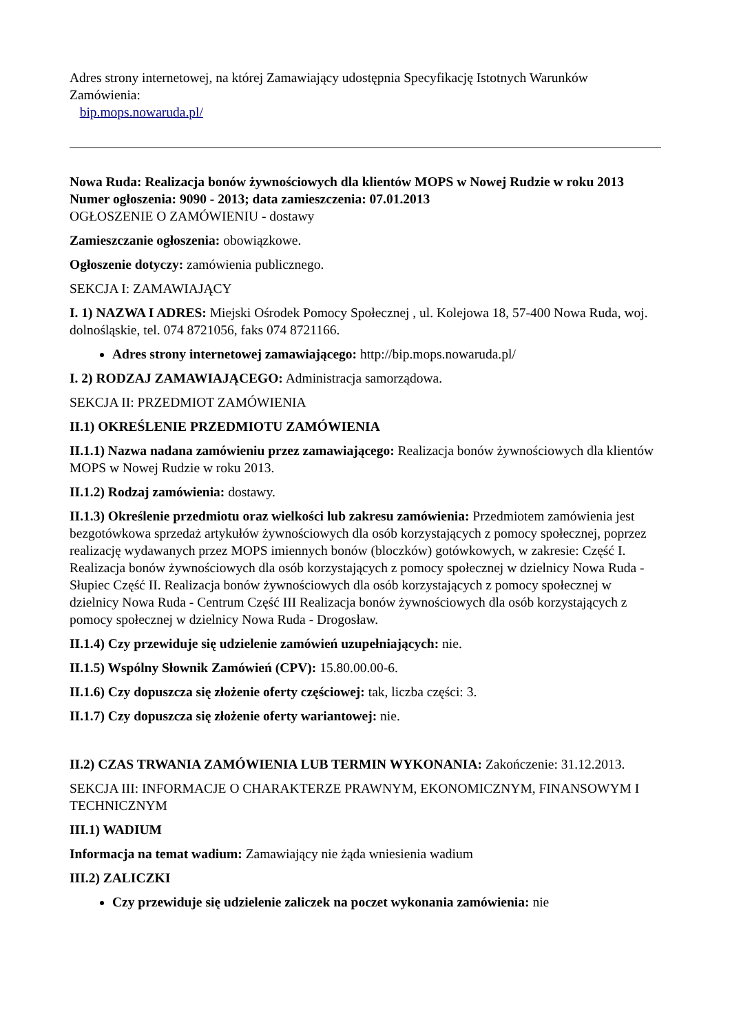Adres strony internetowej, na której Zamawiający udostępnia Specyfikację Istotnych Warunków Zamówienia:
bip.mops.nowaruda.pl/
Nowa Ruda: Realizacja bonów żywnościowych dla klientów MOPS w Nowej Rudzie w roku 2013
Numer ogłoszenia: 9090 - 2013; data zamieszczenia: 07.01.2013
OGŁOSZENIE O ZAMÓWIENIU - dostawy
Zamieszczanie ogłoszenia: obowiązkowe.
Ogłoszenie dotyczy: zamówienia publicznego.
SEKCJA I: ZAMAWIAJĄCY
I. 1) NAZWA I ADRES: Miejski Ośrodek Pomocy Społecznej , ul. Kolejowa 18, 57-400 Nowa Ruda, woj. dolnośląskie, tel. 074 8721056, faks 074 8721166.
Adres strony internetowej zamawiającego: http://bip.mops.nowaruda.pl/
I. 2) RODZAJ ZAMAWIAJĄCEGO: Administracja samorządowa.
SEKCJA II: PRZEDMIOT ZAMÓWIENIA
II.1) OKREŚLENIE PRZEDMIOTU ZAMÓWIENIA
II.1.1) Nazwa nadana zamówieniu przez zamawiającego: Realizacja bonów żywnościowych dla klientów MOPS w Nowej Rudzie w roku 2013.
II.1.2) Rodzaj zamówienia: dostawy.
II.1.3) Określenie przedmiotu oraz wielkości lub zakresu zamówienia: Przedmiotem zamówienia jest bezgotówkowa sprzedaż artykułów żywnościowych dla osób korzystających z pomocy społecznej, poprzez realizację wydawanych przez MOPS imiennych bonów (bloczków) gotówkowych, w zakresie: Część I. Realizacja bonów żywnościowych dla osób korzystających z pomocy społecznej w dzielnicy Nowa Ruda - Słupiec Część II. Realizacja bonów żywnościowych dla osób korzystających z pomocy społecznej w dzielnicy Nowa Ruda - Centrum Część III Realizacja bonów żywnościowych dla osób korzystających z pomocy społecznej w dzielnicy Nowa Ruda - Drogosław.
II.1.4) Czy przewiduje się udzielenie zamówień uzupełniających: nie.
II.1.5) Wspólny Słownik Zamówień (CPV): 15.80.00.00-6.
II.1.6) Czy dopuszcza się złożenie oferty częściowej: tak, liczba części: 3.
II.1.7) Czy dopuszcza się złożenie oferty wariantowej: nie.
II.2) CZAS TRWANIA ZAMÓWIENIA LUB TERMIN WYKONANIA: Zakończenie: 31.12.2013.
SEKCJA III: INFORMACJE O CHARAKTERZE PRAWNYM, EKONOMICZNYM, FINANSOWYM I TECHNICZNYM
III.1) WADIUM
Informacja na temat wadium: Zamawiający nie żąda wniesienia wadium
III.2) ZALICZKI
Czy przewiduje się udzielenie zaliczek na poczet wykonania zamówienia: nie